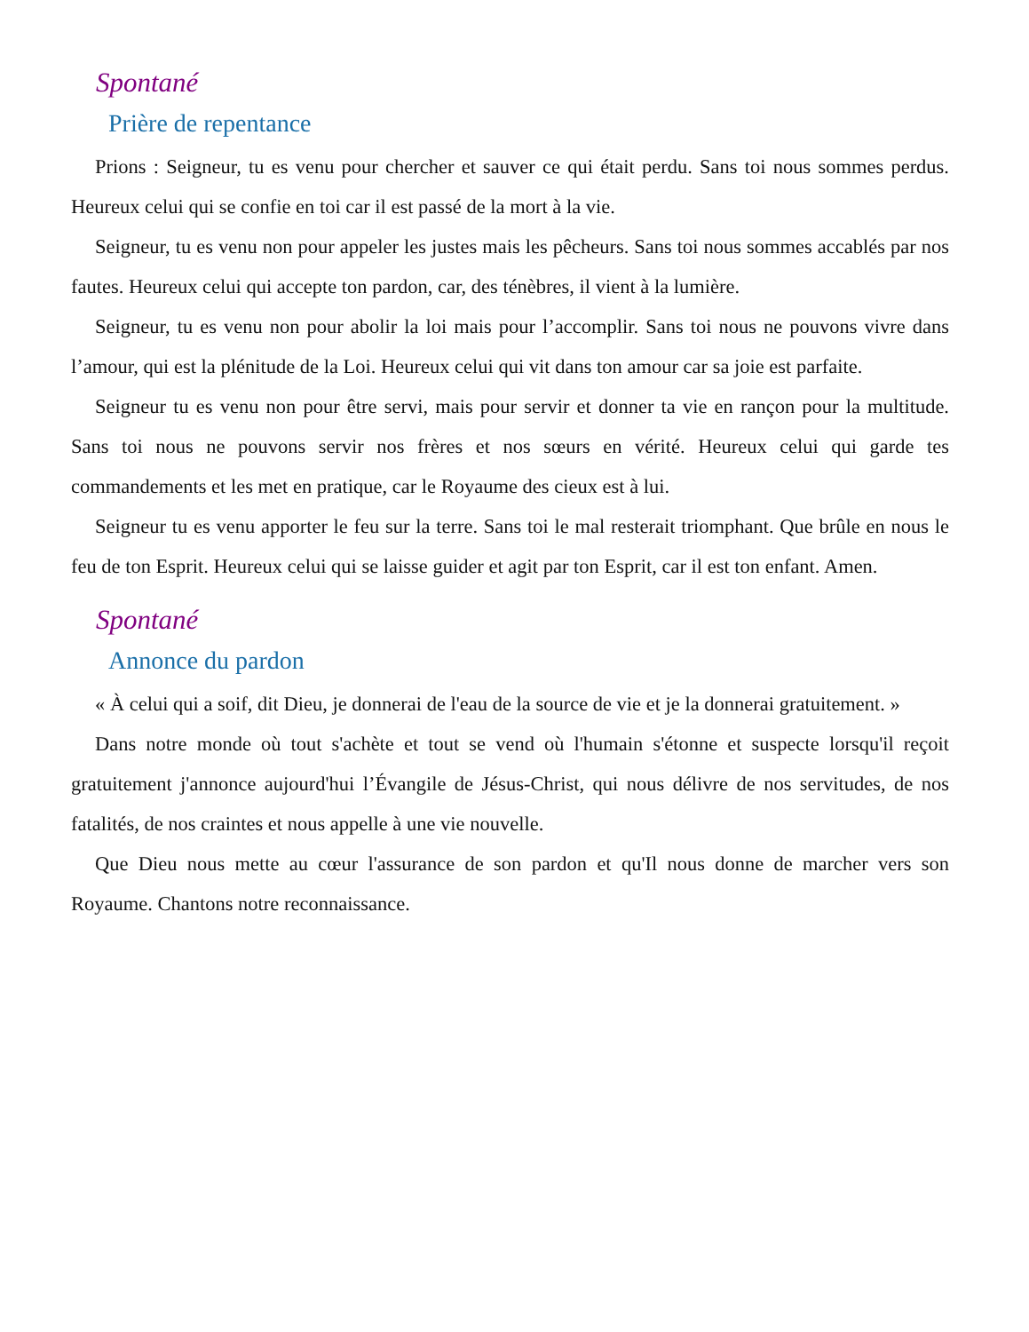Spontané
Prière de repentance
Prions : Seigneur, tu es venu pour chercher et sauver ce qui était perdu. Sans toi nous sommes perdus. Heureux celui qui se confie en toi car il est passé de la mort à la vie.
Seigneur, tu es venu non pour appeler les justes mais les pêcheurs. Sans toi nous sommes accablés par nos fautes. Heureux celui qui accepte ton pardon, car, des ténèbres, il vient à la lumière.
Seigneur, tu es venu non pour abolir la loi mais pour l’accomplir. Sans toi nous ne pouvons vivre dans l’amour, qui est la plénitude de la Loi. Heureux celui qui vit dans ton amour car sa joie est parfaite.
Seigneur tu es venu non pour être servi, mais pour servir et donner ta vie en rançon pour la multitude. Sans toi nous ne pouvons servir nos frères et nos sœurs en vérité. Heureux celui qui garde tes commandements et les met en pratique, car le Royaume des cieux est à lui.
Seigneur tu es venu apporter le feu sur la terre. Sans toi le mal resterait triomphant. Que brûle en nous le feu de ton Esprit. Heureux celui qui se laisse guider et agit par ton Esprit, car il est ton enfant. Amen.
Spontané
Annonce du pardon
« À celui qui a soif, dit Dieu, je donnerai de l'eau de la source de vie et je la donnerai gratuitement. »
Dans notre monde où tout s'achète et tout se vend où l'humain s'étonne et suspecte lorsqu'il reçoit gratuitement j'annonce aujourd'hui l’Évangile de Jésus-Christ, qui nous délivre de nos servitudes, de nos fatalités, de nos craintes et nous appelle à une vie nouvelle.
Que Dieu nous mette au cœur l'assurance de son pardon et qu'Il nous donne de marcher vers son Royaume. Chantons notre reconnaissance.